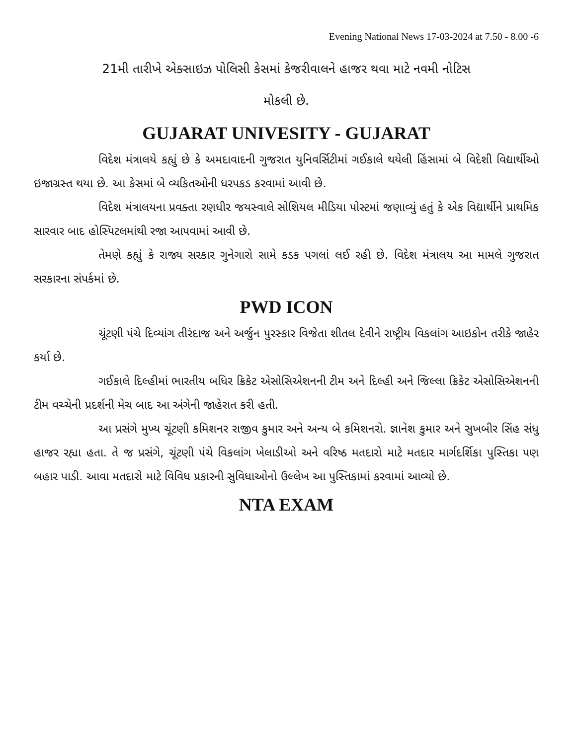Evening National News 17-03-2024 at 7.50 - 8.00 -6
21મી તારીખે એક્સાઇઝ પોલિસી કેસમાં કેજરીવાલને હાજર થવા માટે નવમી નોટિસ
મોકલી છે.
GUJARAT UNIVESITY - GUJARAT
વિદેશ મંત્રાલયે કહ્યું છે કે અમદાવાદની ગુજરાત યુનિવર્સિટીમાં ગઈકાલે થયેલી હિંસામાં બે વિદેશી વિદ્યાર્થીઓ ઇજાગ્રસ્ત થયા છે. આ કેસમાં બે વ્યકિતઓની ધરપકડ કરવામાં આવી છે.
વિદેશ મંત્રાલયના પ્રવક્તા રણધીર જયસ્વાલે સોશિયલ મીડિયા પોસ્ટમાં જણાવ્યું હતું કે એક વિદ્યાર્થીને પ્રાથમિક સારવાર બાદ હોસ્પિટલમાંથી રજા આપવામાં આવી છે.
તેમણે કહ્યું કે રાજ્ય સરકાર ગુનેગારો સામે કડક પગલાં લઈ રહી છે. વિદેશ મંત્રાલય આ મામલે ગુજરાત સરકારના સંપર્કમાં છે.
PWD ICON
ચૂંટણી પંચે દિવ્યાંગ તીરંદાજ અને અર્જુન પુરસ્કાર વિજેતા શીતલ દેવીને રાષ્ટ્રીય વિકલાંગ આઇકોન તરીકે જાહેર કર્યા છે.
ગઈકાલે દિલ્હીમાં ભારતીય બધિર ક્રિકેટ એસોસિએશનની ટીમ અને દિલ્હી અને જિલ્લા ક્રિકેટ એસોસિએશનની ટીમ વચ્ચેની પ્રદર્શની મેચ બાદ આ અંગેની જાહેરાત કરી હતી.
આ પ્રસંગે મુખ્ય ચૂંટણી કમિશનર રાજીવ કુમાર અને અન્ય બે કમિશનરો. જ્ઞાનેશ કુમાર અને સુખબીર સિંહ સંધુ હાજર રહ્યા હતા. તે જ પ્રસંગે, ચૂંટણી પંચે વિકલાંગ ખેલાડીઓ અને વરિષ્ઠ મતદારો માટે મતદાર માર્ગદર્શિકા પુસ્તિકા પણ બહાર પાડી. આવા મતદારો માટે વિવિધ પ્રકારની સુવિધાઓનો ઉલ્લેખ આ પુસ્તિકામાં કરવામાં આવ્યો છે.
NTA EXAM